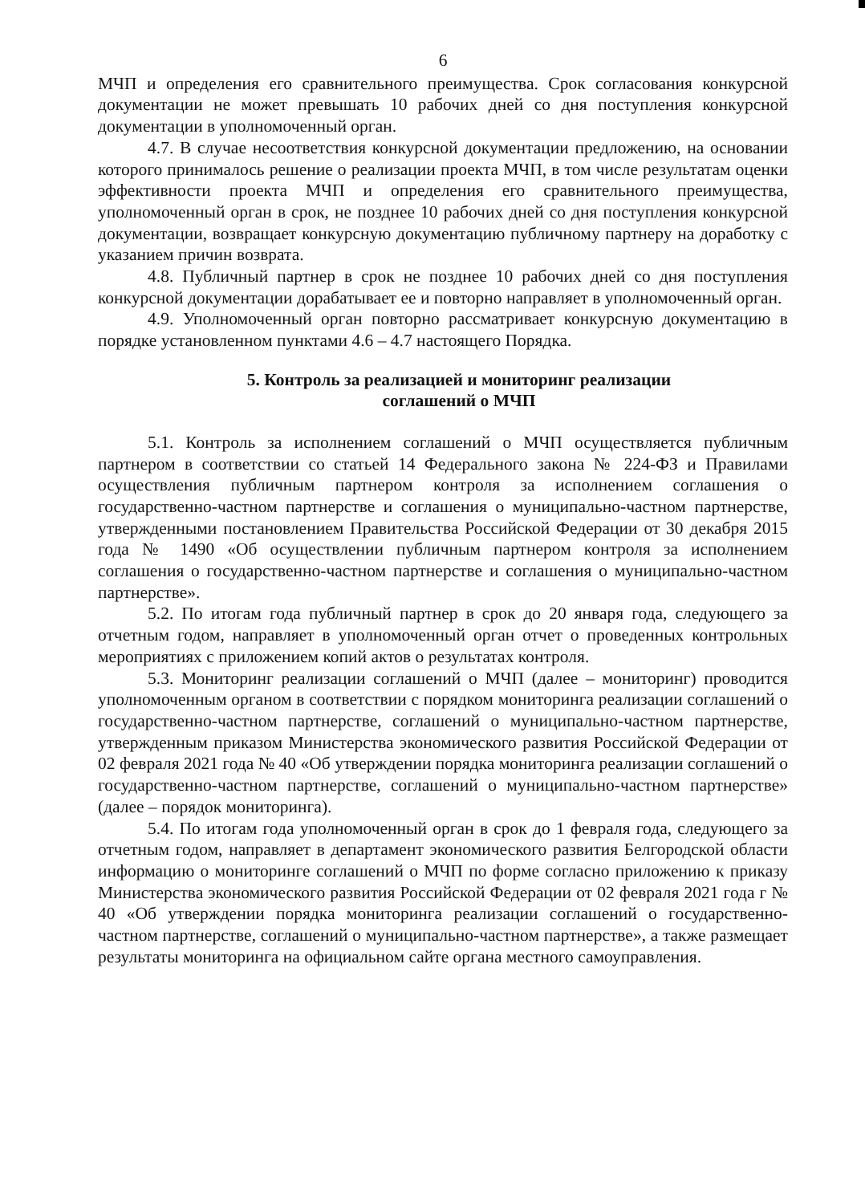6
МЧП и определения его сравнительного преимущества. Срок согласования конкурсной документации не может превышать 10 рабочих дней со дня поступления конкурсной документации в уполномоченный орган.
4.7. В случае несоответствия конкурсной документации предложению, на основании которого принималось решение о реализации проекта МЧП, в том числе результатам оценки эффективности проекта МЧП и определения его сравнительного преимущества, уполномоченный орган в срок, не позднее 10 рабочих дней со дня поступления конкурсной документации, возвращает конкурсную документацию публичному партнеру на доработку с указанием причин возврата.
4.8. Публичный партнер в срок не позднее 10 рабочих дней со дня поступления конкурсной документации дорабатывает ее и повторно направляет в уполномоченный орган.
4.9. Уполномоченный орган повторно рассматривает конкурсную документацию в порядке установленном пунктами 4.6 – 4.7 настоящего Порядка.
5. Контроль за реализацией и мониторинг реализации
соглашений о МЧП
5.1. Контроль за исполнением соглашений о МЧП осуществляется публичным партнером в соответствии со статьей 14 Федерального закона № 224-ФЗ и Правилами осуществления публичным партнером контроля за исполнением соглашения о государственно-частном партнерстве и соглашения о муниципально-частном партнерстве, утвержденными постановлением Правительства Российской Федерации от 30 декабря 2015 года № 1490 «Об осуществлении публичным партнером контроля за исполнением соглашения о государственно-частном партнерстве и соглашения о муниципально-частном партнерстве».
5.2. По итогам года публичный партнер в срок до 20 января года, следующего за отчетным годом, направляет в уполномоченный орган отчет о проведенных контрольных мероприятиях с приложением копий актов о результатах контроля.
5.3. Мониторинг реализации соглашений о МЧП (далее – мониторинг) проводится уполномоченным органом в соответствии с порядком мониторинга реализации соглашений о государственно-частном партнерстве, соглашений о муниципально-частном партнерстве, утвержденным приказом Министерства экономического развития Российской Федерации от 02 февраля 2021 года № 40 «Об утверждении порядка мониторинга реализации соглашений о государственно-частном партнерстве, соглашений о муниципально-частном партнерстве» (далее – порядок мониторинга).
5.4. По итогам года уполномоченный орган в срок до 1 февраля года, следующего за отчетным годом, направляет в департамент экономического развития Белгородской области информацию о мониторинге соглашений о МЧП по форме согласно приложению к приказу Министерства экономического развития Российской Федерации от 02 февраля 2021 года г № 40 «Об утверждении порядка мониторинга реализации соглашений о государственно-частном партнерстве, соглашений о муниципально-частном партнерстве», а также размещает результаты мониторинга на официальном сайте органа местного самоуправления.